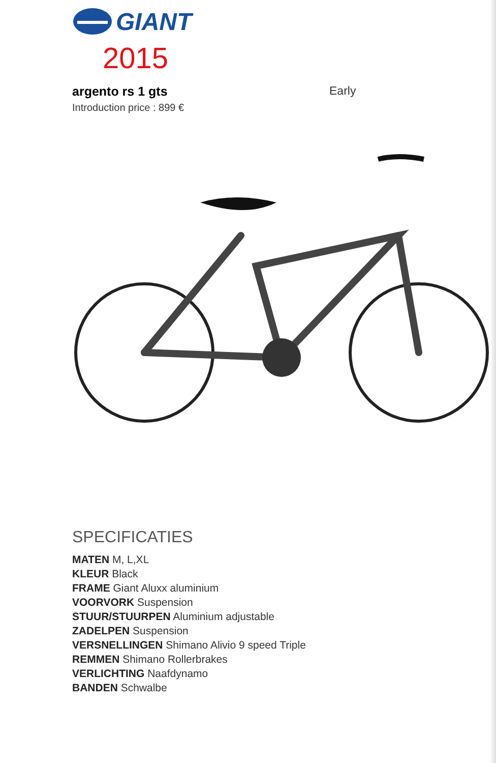GIANT
2015
argento rs 1 gts Early
Introduction price : 899 €
SPECIFICATIES
MATEN M, L,XL
KLEUR Black
FRAME Giant Aluxx aluminium
VOORVORK Suspension
STUUR/STUURPEN Aluminium adjustable
ZADELPEN Suspension
VERSNELLINGEN Shimano Alivio 9 speed Triple
REMMEN Shimano Rollerbrakes
VERLICHTING Naafdynamo
BANDEN Schwalbe